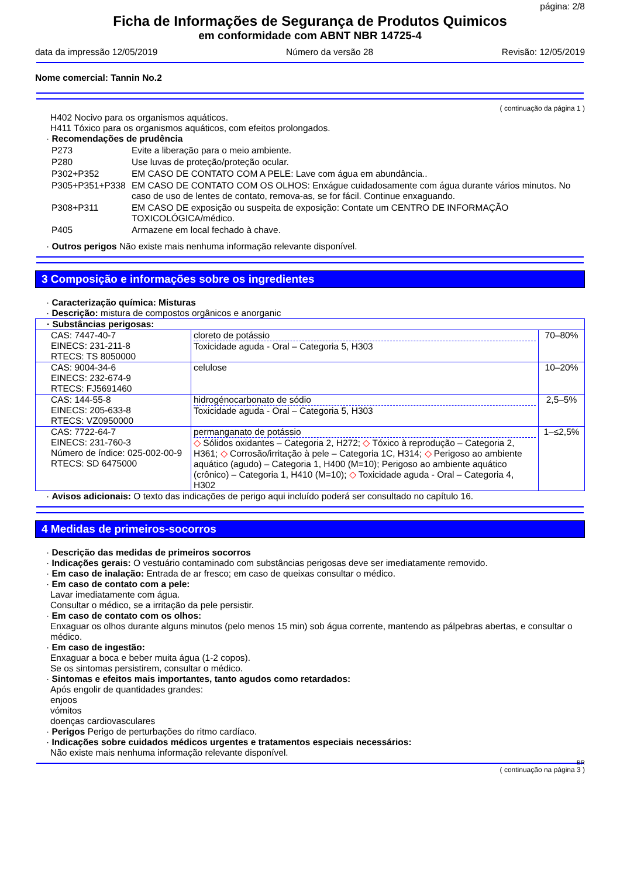página: 2/8
Ficha de Informações de Segurança de Produtos Quimicos
em conformidade com ABNT NBR 14725-4
data da impressão 12/05/2019 Número da versão 28 Revisão: 12/05/2019
Nome comercial: Tannin No.2
( continuação da página 1 )
H402 Nocivo para os organismos aquáticos.
H411 Tóxico para os organismos aquáticos, com efeitos prolongados.
· Recomendações de prudência
| P273 | Evite a liberação para o meio ambiente. |
| P280 | Use luvas de proteção/proteção ocular. |
| P302+P352 | EM CASO DE CONTATO COM A PELE: Lave com água em abundância.. |
| P305+P351+P338 | EM CASO DE CONTATO COM OS OLHOS: Enxágue cuidadosamente com água durante vários minutos. No caso de uso de lentes de contato, remova-as, se for fácil. Continue enxaguando. |
| P308+P311 | EM CASO DE exposição ou suspeita de exposição: Contate um CENTRO DE INFORMAÇÃO TOXICOLÓGICA/médico. |
| P405 | Armazene em local fechado à chave. |
· Outros perigos Não existe mais nenhuma informação relevante disponível.
3 Composição e informações sobre os ingredientes
· Caracterização química: Misturas
· Descrição: mistura de compostos orgânicos e anorganic
| · Substâncias perigosas: | | |
| CAS: 7447-40-7 EINECS: 231-211-8 RTECS: TS 8050000 | cloreto de potássio Toxicidade aguda - Oral – Categoria 5, H303 | 70–80% |
| CAS: 9004-34-6 EINECS: 232-674-9 RTECS: FJ5691460 | celulose | 10–20% |
| CAS: 144-55-8 EINECS: 205-633-8 RTECS: VZ0950000 | hidrogénocarbonato de sódio Toxicidade aguda - Oral – Categoria 5, H303 | 2,5–5% |
| CAS: 7722-64-7 EINECS: 231-760-3 Número de índice: 025-002-00-9 RTECS: SD 6475000 | permanganato de potássio ◇ Sólidos oxidantes – Categoria 2, H272; ◇ Tóxico à reprodução – Categoria 2, H361; ◇ Corrosão/irritação à pele – Categoria 1C, H314; ◇ Perigoso ao ambiente aquático (agudo) – Categoria 1, H400 (M=10); Perigoso ao ambiente aquático (crônico) – Categoria 1, H410 (M=10); ◇ Toxicidade aguda - Oral – Categoria 4, H302 | 1–≤2,5% |
· Avisos adicionais: O texto das indicações de perigo aqui incluído poderá ser consultado no capítulo 16.
4 Medidas de primeiros-socorros
· Descrição das medidas de primeiros socorros
· Indicações gerais: O vestuário contaminado com substâncias perigosas deve ser imediatamente removido.
· Em caso de inalação: Entrada de ar fresco; em caso de queixas consultar o médico.
· Em caso de contato com a pele:
Lavar imediatamente com água.
Consultar o médico, se a irritação da pele persistir.
· Em caso de contato com os olhos:
Enxaguar os olhos durante alguns minutos (pelo menos 15 min) sob água corrente, mantendo as pálpebras abertas, e consultar o médico.
· Em caso de ingestão:
Enxaguar a boca e beber muita água (1-2 copos).
Se os sintomas persistirem, consultar o médico.
· Sintomas e efeitos mais importantes, tanto agudos como retardados:
Após engolir de quantidades grandes:
enjoos
vómitos
doenças cardiovasculares
· Perigos Perigo de perturbações do ritmo cardíaco.
· Indicações sobre cuidados médicos urgentes e tratamentos especiais necessários:
Não existe mais nenhuma informação relevante disponível.
BR
( continuação na página 3 )